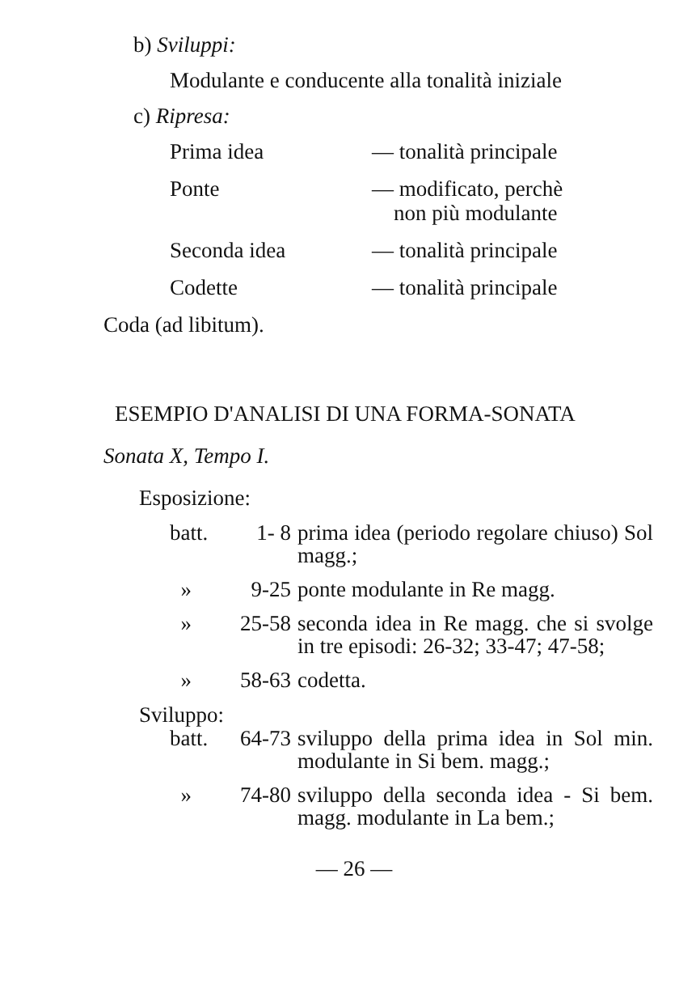b) Sviluppi:
Modulante e conducente alla tonalità iniziale
c) Ripresa:
Prima idea — tonalità principale
Ponte — modificato, perchè
non più modulante
Seconda idea — tonalità principale
Codette — tonalità principale
Coda (ad libitum).
ESEMPIO D'ANALISI DI UNA FORMA-SONATA
Sonata X, Tempo I.
Esposizione:
| batt. | 1- 8 | prima idea (periodo regolare chiuso) Sol magg.; |
| » | 9-25 | ponte modulante in Re magg. |
| » | 25-58 | seconda idea in Re magg. che si svolge in tre episodi: 26-32; 33-47; 47-58; |
| » | 58-63 | codetta. |
Sviluppo:
| batt. | 64-73 | sviluppo della prima idea in Sol min. modulante in Si bem. magg.; |
| » | 74-80 | sviluppo della seconda idea - Si bem. magg. modulante in La bem.; |
— 26 —